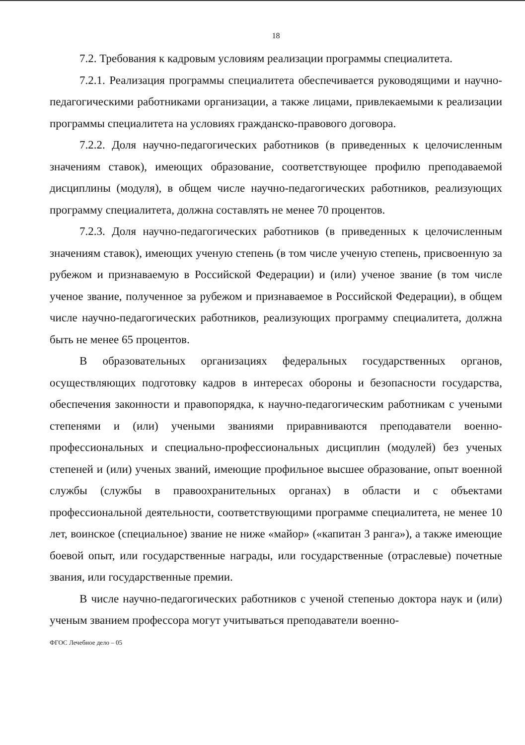18
7.2. Требования к кадровым условиям реализации программы специалитета.
7.2.1. Реализация программы специалитета обеспечивается руководящими и научно-педагогическими работниками организации, а также лицами, привлекаемыми к реализации программы специалитета на условиях гражданско-правового договора.
7.2.2. Доля научно-педагогических работников (в приведенных к целочисленным значениям ставок), имеющих образование, соответствующее профилю преподаваемой дисциплины (модуля), в общем числе научно-педагогических работников, реализующих программу специалитета, должна составлять не менее 70 процентов.
7.2.3. Доля научно-педагогических работников (в приведенных к целочисленным значениям ставок), имеющих ученую степень (в том числе ученую степень, присвоенную за рубежом и признаваемую в Российской Федерации) и (или) ученое звание (в том числе ученое звание, полученное за рубежом и признаваемое в Российской Федерации), в общем числе научно-педагогических работников, реализующих программу специалитета, должна быть не менее 65 процентов.
В образовательных организациях федеральных государственных органов, осуществляющих подготовку кадров в интересах обороны и безопасности государства, обеспечения законности и правопорядка, к научно-педагогическим работникам с учеными степенями и (или) учеными званиями приравниваются преподаватели военно-профессиональных и специально-профессиональных дисциплин (модулей) без ученых степеней и (или) ученых званий, имеющие профильное высшее образование, опыт военной службы (службы в правоохранительных органах) в области и с объектами профессиональной деятельности, соответствующими программе специалитета, не менее 10 лет, воинское (специальное) звание не ниже «майор» («капитан 3 ранга»), а также имеющие боевой опыт, или государственные награды, или государственные (отраслевые) почетные звания, или государственные премии.
В числе научно-педагогических работников с ученой степенью доктора наук и (или) ученым званием профессора могут учитываться преподаватели военно-
ФГОС Лечебное дело – 05